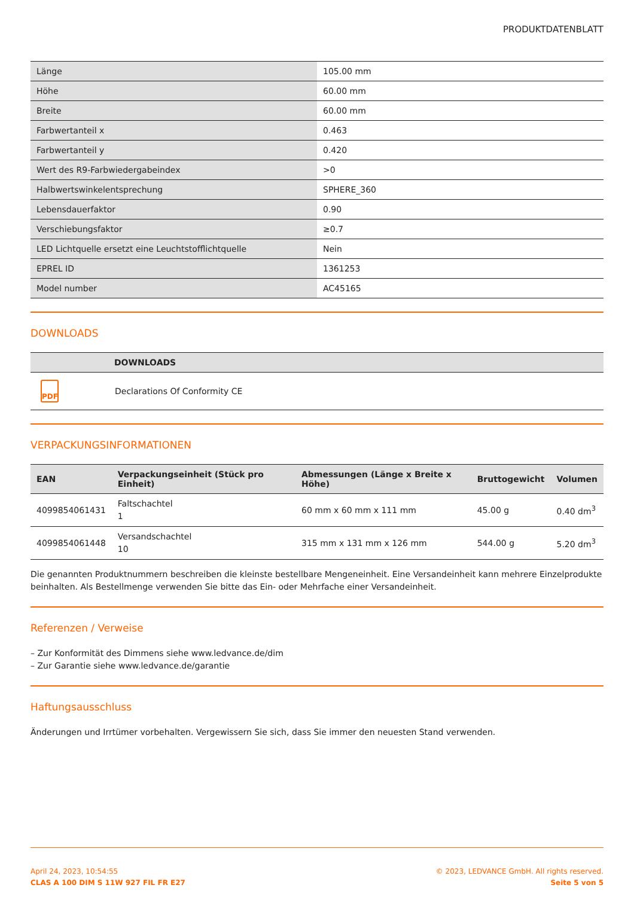PRODUKTDATENBLATT
| Länge | 105.00 mm |
| Höhe | 60.00 mm |
| Breite | 60.00 mm |
| Farbwertanteil x | 0.463 |
| Farbwertanteil y | 0.420 |
| Wert des R9-Farbwiedergabeindex | >0 |
| Halbwertswinkelentsprechung | SPHERE_360 |
| Lebensdauerfaktor | 0.90 |
| Verschiebungsfaktor | ≥0.7 |
| LED Lichtquelle ersetzt eine Leuchtstofflichtquelle | Nein |
| EPREL ID | 1361253 |
| Model number | AC45165 |
DOWNLOADS
| | DOWNLOADS |
| --- | --- |
| PDF | Declarations Of Conformity CE |
VERPACKUNGSINFORMATIONEN
| EAN | Verpackungseinheit (Stück pro Einheit) | Abmessungen (Länge x Breite x Höhe) | Bruttogewicht | Volumen |
| --- | --- | --- | --- | --- |
| 4099854061431 | Faltschachtel 1 | 60 mm x 60 mm x 111 mm | 45.00 g | 0.40 dm<sup>3</sup> |
| 4099854061448 | Versandschachtel 10 | 315 mm x 131 mm x 126 mm | 544.00 g | 5.20 dm<sup>3</sup> |
Die genannten Produktnummern beschreiben die kleinste bestellbare Mengeneinheit. Eine Versandeinheit kann mehrere Einzelprodukte beinhalten. Als Bestellmenge verwenden Sie bitte das Ein- oder Mehrfache einer Versandeinheit.
Referenzen / Verweise
– Zur Konformität des Dimmens siehe www.ledvance.de/dim
– Zur Garantie siehe www.ledvance.de/garantie
Haftungsausschluss
Änderungen und Irrtümer vorbehalten. Vergewissern Sie sich, dass Sie immer den neuesten Stand verwenden.
April 24, 2023, 10:54:55
CLAS A 100 DIM S 11W 927 FIL FR E27
© 2023, LEDVANCE GmbH. All rights reserved.
Seite 5 von 5